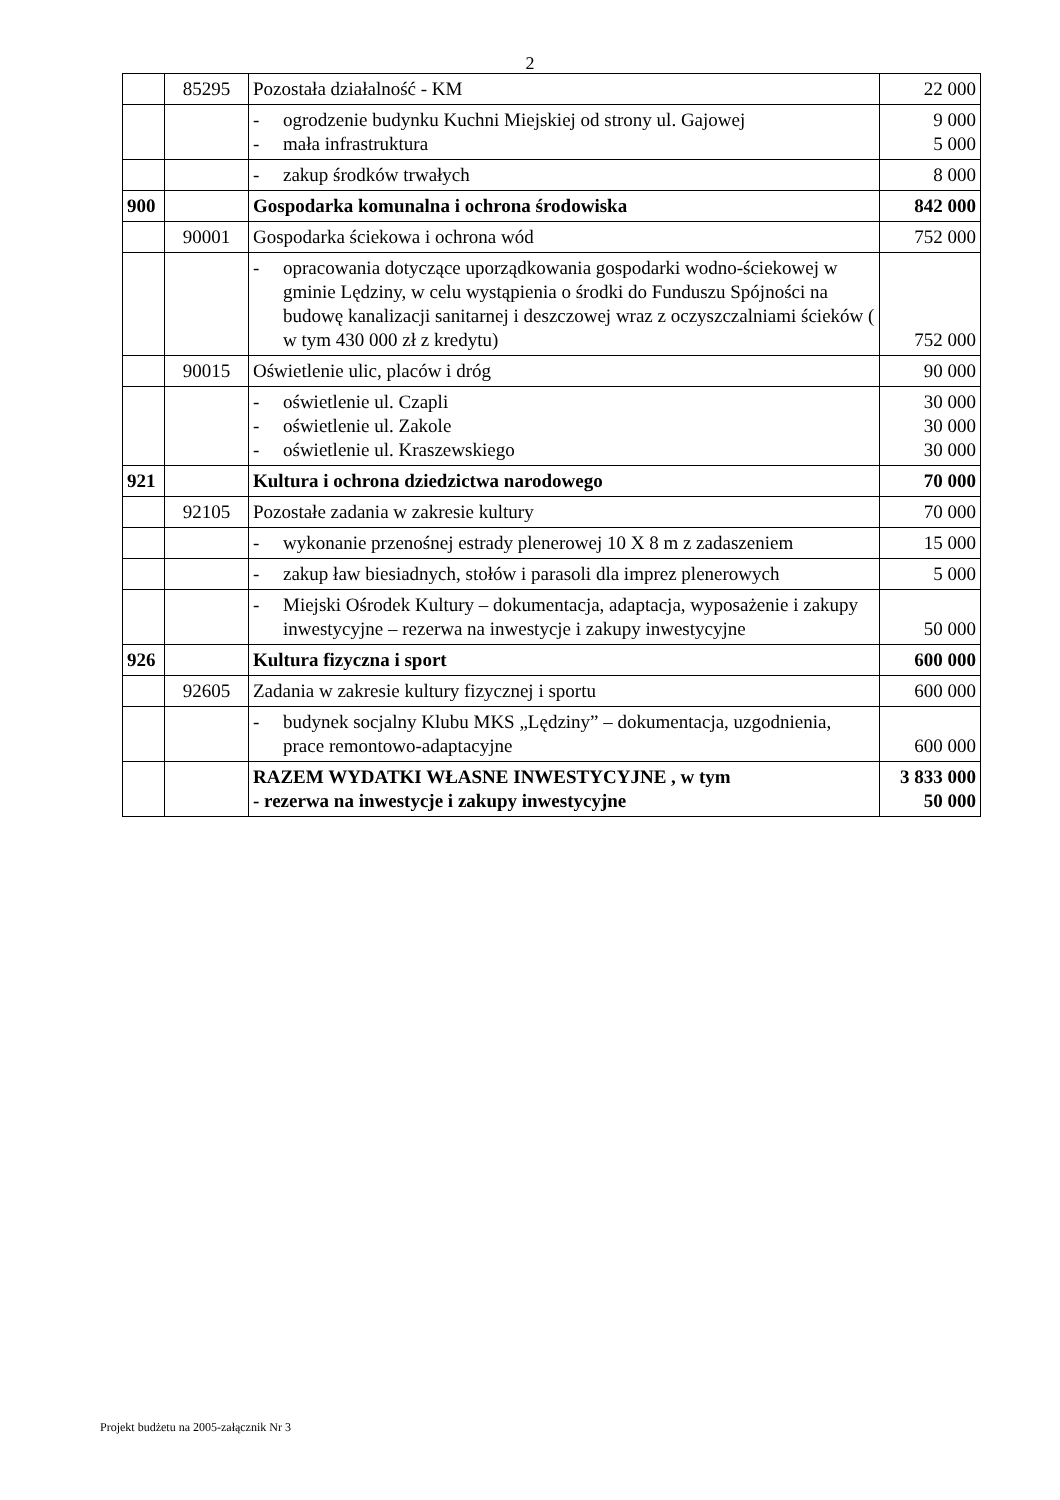2
| | 85295 | Pozostała działalność - KM | 22 000 |
| | | - ogrodzenie budynku Kuchni Miejskiej od strony ul. Gajowej - mała infrastruktura | 9 000 5 000 |
| | | - zakup środków trwałych | 8 000 |
| 900 | | Gospodarka komunalna i ochrona środowiska | 842 000 |
| | 90001 | Gospodarka ściekowa i ochrona wód | 752 000 |
| | | - opracowania dotyczące uporządkowania gospodarki wodno-ściekowej w gminie Lędziny, w celu wystąpienia o środki do Funduszu Spójności na budowę kanalizacji sanitarnej i deszczowej wraz z oczyszczalniami ścieków ( w tym 430 000 zł z kredytu) | 752 000 |
| | 90015 | Oświetlenie ulic, placów i dróg | 90 000 |
| | | - oświetlenie ul. Czapli - oświetlenie ul. Zakole - oświetlenie ul. Kraszewskiego | 30 000 30 000 30 000 |
| 921 | | Kultura i ochrona dziedzictwa narodowego | 70 000 |
| | 92105 | Pozostałe zadania w zakresie kultury | 70 000 |
| | | - wykonanie przenośnej estrady plenerowej 10 X 8 m z zadaszeniem | 15 000 |
| | | - zakup ław biesiadnych, stołów i parasoli dla imprez plenerowych | 5 000 |
| | | - Miejski Ośrodek Kultury – dokumentacja, adaptacja, wyposażenie i zakupy inwestycyjne – rezerwa na inwestycje i zakupy inwestycyjne | 50 000 |
| 926 | | Kultura fizyczna i sport | 600 000 |
| | 92605 | Zadania w zakresie kultury fizycznej i sportu | 600 000 |
| | | - budynek socjalny Klubu MKS „Lędziny” – dokumentacja, uzgodnienia, prace remontowo-adaptacyjne | 600 000 |
| | | RAZEM WYDATKI WŁASNE INWESTYCYJNE , w tym - rezerwa na inwestycje i zakupy inwestycyjne | 3 833 000 50 000 |
Projekt budżetu na 2005-załącznik Nr 3